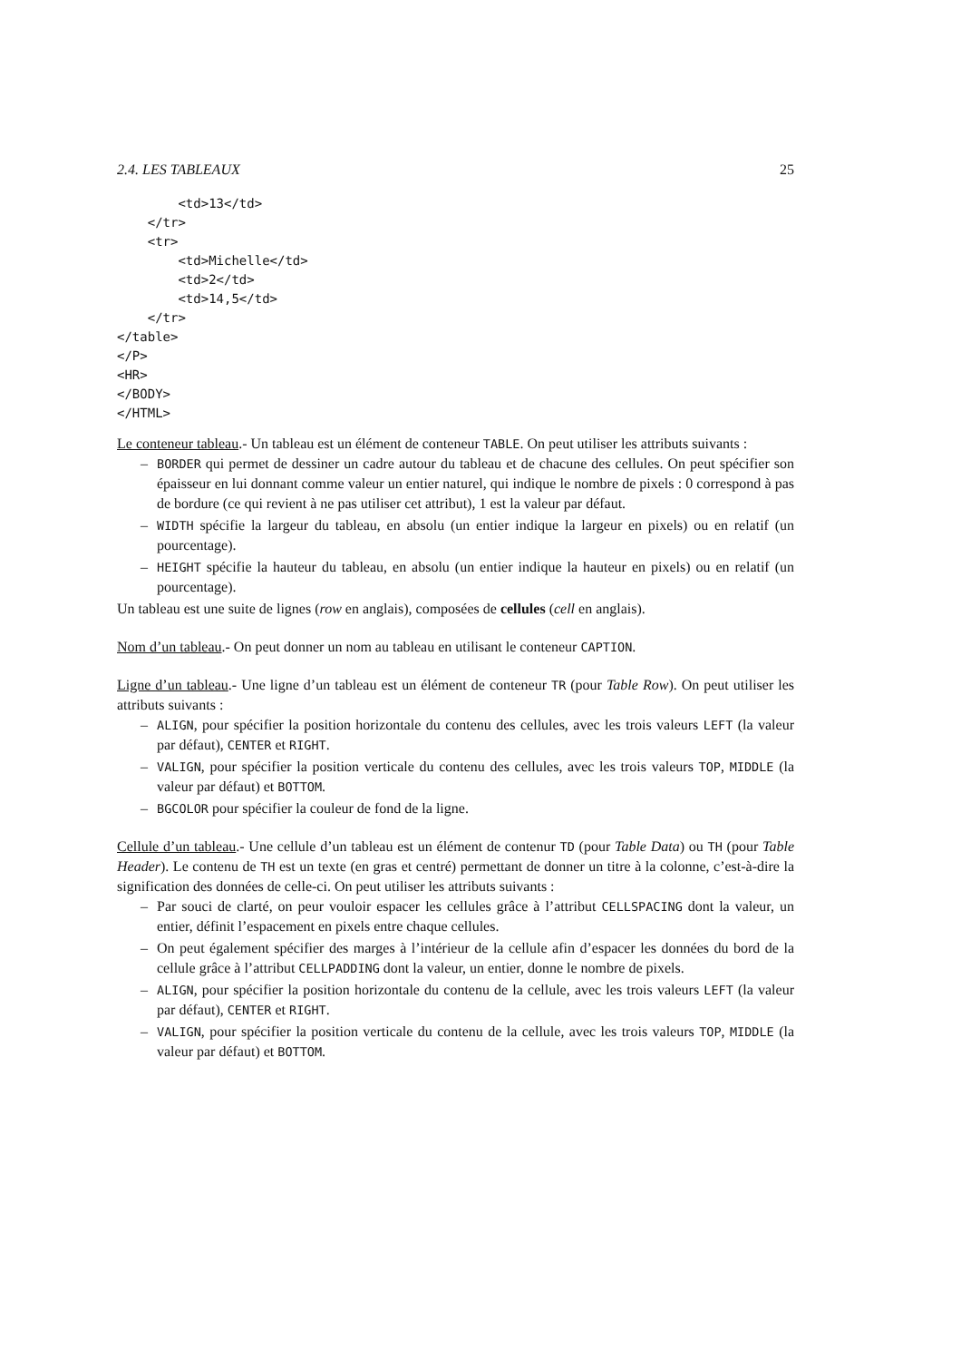2.4. LES TABLEAUX 25
        <td>13</td>
    </tr>
    <tr>
        <td>Michelle</td>
        <td>2</td>
        <td>14,5</td>
    </tr>
</table>
</P>
<HR>
</BODY>
</HTML>
Le conteneur tableau.- Un tableau est un élément de conteneur TABLE. On peut utiliser les attributs suivants :
– BORDER qui permet de dessiner un cadre autour du tableau et de chacune des cellules. On peut spécifier son épaisseur en lui donnant comme valeur un entier naturel, qui indique le nombre de pixels : 0 correspond à pas de bordure (ce qui revient à ne pas utiliser cet attribut), 1 est la valeur par défaut.
– WIDTH spécifie la largeur du tableau, en absolu (un entier indique la largeur en pixels) ou en relatif (un pourcentage).
– HEIGHT spécifie la hauteur du tableau, en absolu (un entier indique la hauteur en pixels) ou en relatif (un pourcentage).
Un tableau est une suite de lignes (row en anglais), composées de cellules (cell en anglais).
Nom d’un tableau.- On peut donner un nom au tableau en utilisant le conteneur CAPTION.
Ligne d’un tableau.- Une ligne d’un tableau est un élément de conteneur TR (pour Table Row). On peut utiliser les attributs suivants :
– ALIGN, pour spécifier la position horizontale du contenu des cellules, avec les trois valeurs LEFT (la valeur par défaut), CENTER et RIGHT.
– VALIGN, pour spécifier la position verticale du contenu des cellules, avec les trois valeurs TOP, MIDDLE (la valeur par défaut) et BOTTOM.
– BGCOLOR pour spécifier la couleur de fond de la ligne.
Cellule d’un tableau.- Une cellule d’un tableau est un élément de contenur TD (pour Table Data) ou TH (pour Table Header). Le contenu de TH est un texte (en gras et centré) permettant de donner un titre à la colonne, c’est-à-dire la signification des données de celle-ci. On peut utiliser les attributs suivants :
– Par souci de clarté, on peur vouloir espacer les cellules grâce à l’attribut CELLSPACING dont la valeur, un entier, définit l’espacement en pixels entre chaque cellules.
– On peut également spécifier des marges à l’intérieur de la cellule afin d’espacer les données du bord de la cellule grâce à l’attribut CELLPADDING dont la valeur, un entier, donne le nombre de pixels.
– ALIGN, pour spécifier la position horizontale du contenu de la cellule, avec les trois valeurs LEFT (la valeur par défaut), CENTER et RIGHT.
– VALIGN, pour spécifier la position verticale du contenu de la cellule, avec les trois valeurs TOP, MIDDLE (la valeur par défaut) et BOTTOM.